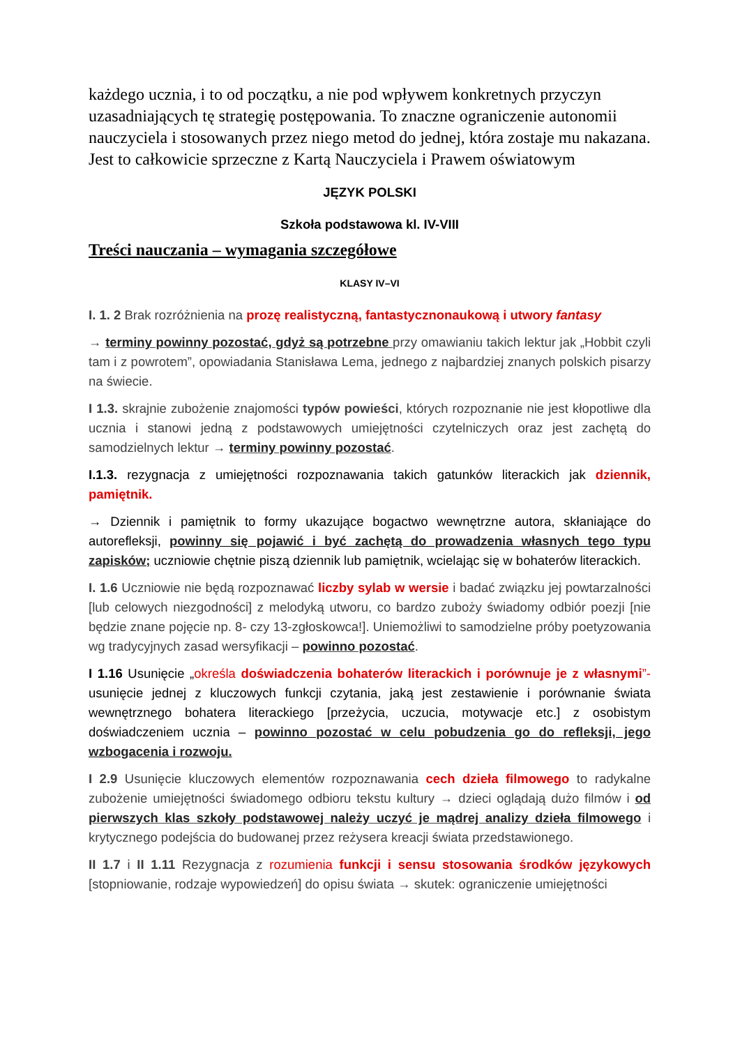każdego ucznia, i to od początku, a nie pod wpływem konkretnych przyczyn uzasadniających tę strategię postępowania. To znaczne ograniczenie autonomii nauczyciela i stosowanych przez niego metod do jednej, która zostaje mu nakazana. Jest to całkowicie sprzeczne z Kartą Nauczyciela i Prawem oświatowym
JĘZYK POLSKI
Szkoła podstawowa kl. IV-VIII
Treści nauczania – wymagania szczegółowe
KLASY IV–VI
I. 1. 2 Brak rozróżnienia na prozę realistyczną, fantastycznonaukową i utwory fantasy
→ terminy powinny pozostać, gdyż są potrzebne przy omawianiu takich lektur jak „Hobbit czyli tam i z powrotem”, opowiadania Stanisława Lema, jednego z najbardziej znanych polskich pisarzy na świecie.
I 1.3. skrajnie zubożenie znajomości typów powieści, których rozpoznanie nie jest kłopotliwe dla ucznia i stanowi jedną z podstawowych umiejętności czytelniczych oraz jest zachętą do samodzielnych lektur → terminy powinny pozostać.
I.1.3. rezygnacja z umiejętności rozpoznawania takich gatunków literackich jak dziennik, pamiętnik.
→ Dziennik i pamiętnik to formy ukazujące bogactwo wewnętrzne autora, skłaniające do autorefleksji, powinny się pojawić i być zachętą do prowadzenia własnych tego typu zapisków; uczniowie chętnie piszą dziennik lub pamiętnik, wcielając się w bohaterów literackich.
I. 1.6 Uczniowie nie będą rozpoznawać liczby sylab w wersie i badać związku jej powtarzalności [lub celowych niezgodności] z melodyką utworu, co bardzo zuboży świadomy odbiór poezji [nie będzie znane pojęcie np. 8- czy 13-zgłoskowca!]. Uniemożliwi to samodzielne próby poetyzowania wg tradycyjnych zasad wersyfikacji – powinno pozostać.
I 1.16 Usunięcie „określa doświadczenia bohaterów literackich i porównuje je z własnymi”- usunięcie jednej z kluczowych funkcji czytania, jaką jest zestawienie i porównanie świata wewnętrznego bohatera literackiego [przeżycia, uczucia, motywacje etc.] z osobistym doświadczeniem ucznia – powinno pozostać w celu pobudzenia go do refleksji, jego wzbogacenia i rozwoju.
I 2.9 Usunięcie kluczowych elementów rozpoznawania cech dzieła filmowego to radykalne zubożenie umiejętności świadomego odbioru tekstu kultury → dzieci oglądają dużo filmów i od pierwszych klas szkoły podstawowej należy uczyć je mądrej analizy dzieła filmowego i krytycznego podejścia do budowanej przez reżysera kreacji świata przedstawionego.
II 1.7 i II 1.11 Rezygnacja z rozumienia funkcji i sensu stosowania środków językowych [stopniowanie, rodzaje wypowiedzeń] do opisu świata → skutek: ograniczenie umiejętności